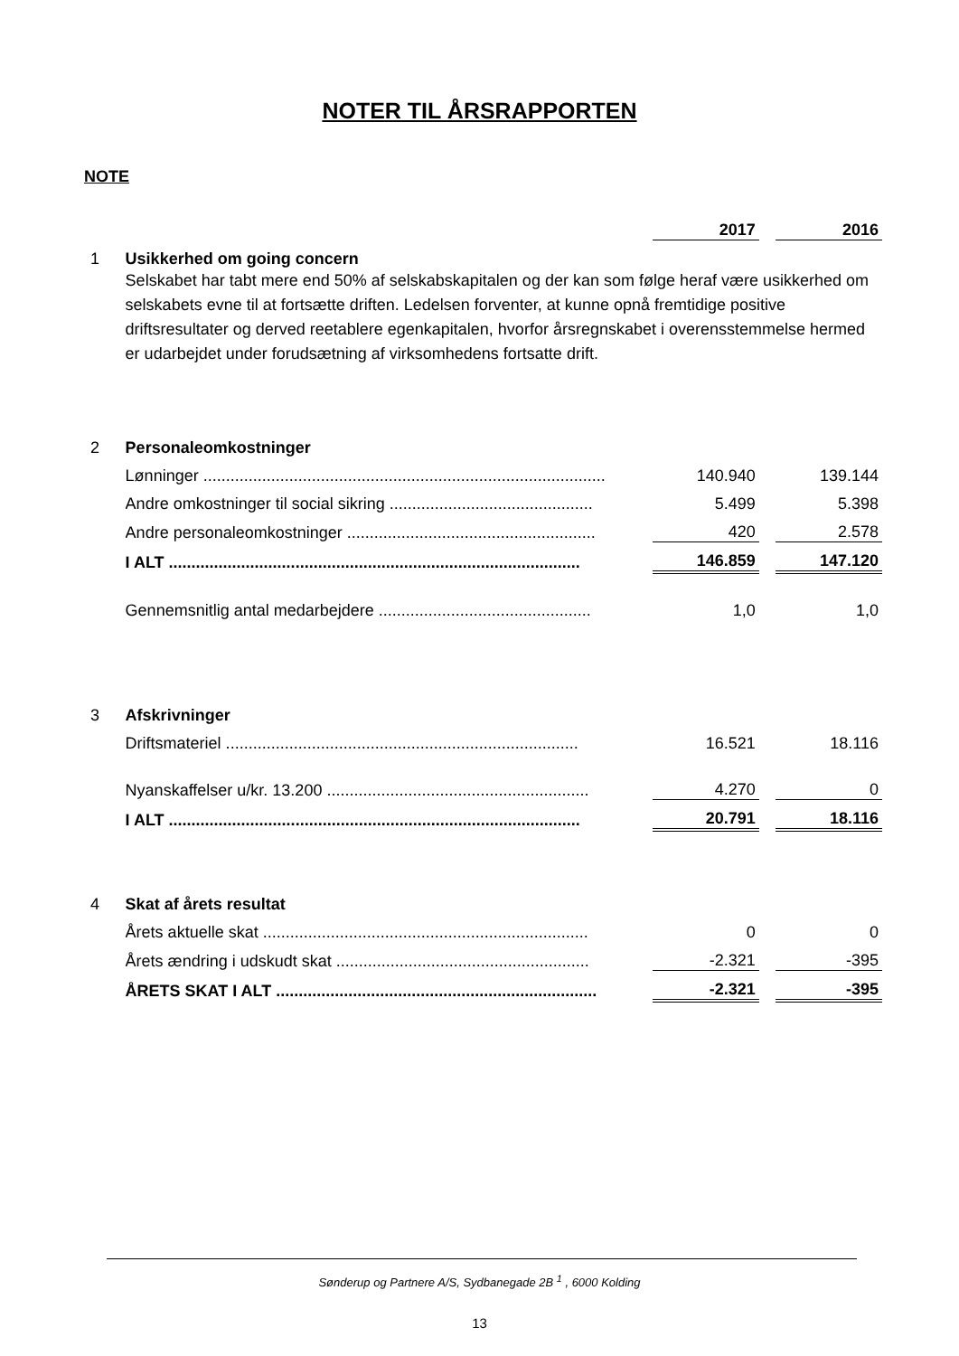NOTER TIL ÅRSRAPPORTEN
NOTE
| | | 2017 | | 2016 |
| 1 | Usikkerhed om going concern | | | |
| | Selskabet har tabt mere end 50% af selskabskapitalen og der kan som følge heraf være usikkerhed om selskabets evne til at fortsætte driften. Ledelsen forventer, at kunne opnå fremtidige positive driftsresultater og derved reetablere egenkapitalen, hvorfor årsregnskabet i overensstemmelse hermed er udarbejdet under forudsætning af virksomhedens fortsatte drift. | | | |
| 2 | Personaleomkostninger | | | |
| | Lønninger ......................................................................................... | 140.940 | | 139.144 |
| | Andre omkostninger til social sikring ............................................. | 5.499 | | 5.398 |
| | Andre personaleomkostninger ....................................................... | 420 | | 2.578 |
| | I ALT ........................................................................................... | 146.859 | | 147.120 |
| | Gennemsnitlig antal medarbejdere ............................................... | 1,0 | | 1,0 |
| 3 | Afskrivninger | | | |
| | Driftsmateriel .............................................................................. | 16.521 | | 18.116 |
| | Nyanskaffelser u/kr. 13.200 .......................................................... | 4.270 | | 0 |
| | I ALT ........................................................................................... | 20.791 | | 18.116 |
| 4 | Skat af årets resultat | | | |
| | Årets aktuelle skat ........................................................................ | 0 | | 0 |
| | Årets ændring i udskudt skat ........................................................ | -2.321 | | -395 |
| | ÅRETS SKAT I ALT ....................................................................... | -2.321 | | -395 |
Sønderup og Partnere A/S, Sydbanegade 2B <sup>1</sup> , 6000 Kolding
13